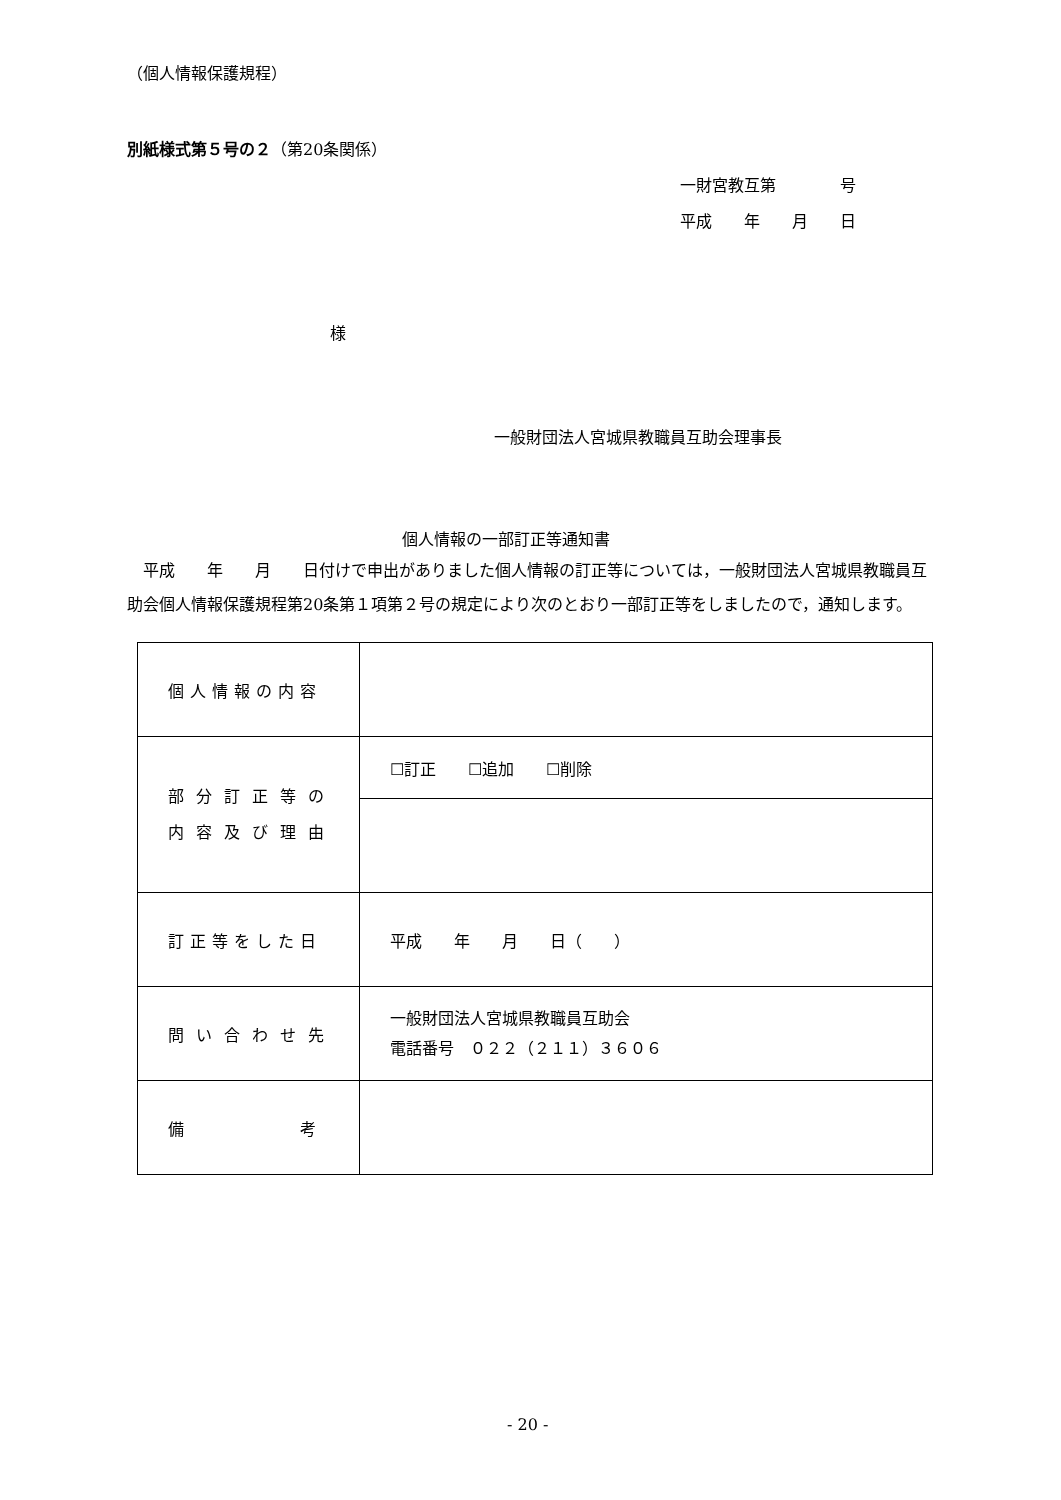（個人情報保護規程）
別紙様式第５号の２（第20条関係）
一財宮教互第　　　　号
平成　　年　　月　　日
様
一般財団法人宮城県教職員互助会理事長
個人情報の一部訂正等通知書
　平成　　年　　月　　日付けで申出がありました個人情報の訂正等については，一般財団法人宮城県教職員互助会個人情報保護規程第20条第１項第２号の規定により次のとおり一部訂正等をしましたので，通知します。
| 個人情報の内容 | |
| 部分訂正等の 内容及び理由 | ☐訂正 ☐追加 ☐削除 |
| 訂正等をした日 | 平成 年 月 日（ ） |
| 問い合わせ先 | 一般財団法人宮城県教職員互助会 電話番号 ０２２（２１１）３６０６ |
| 備 考 | |
- 20 -